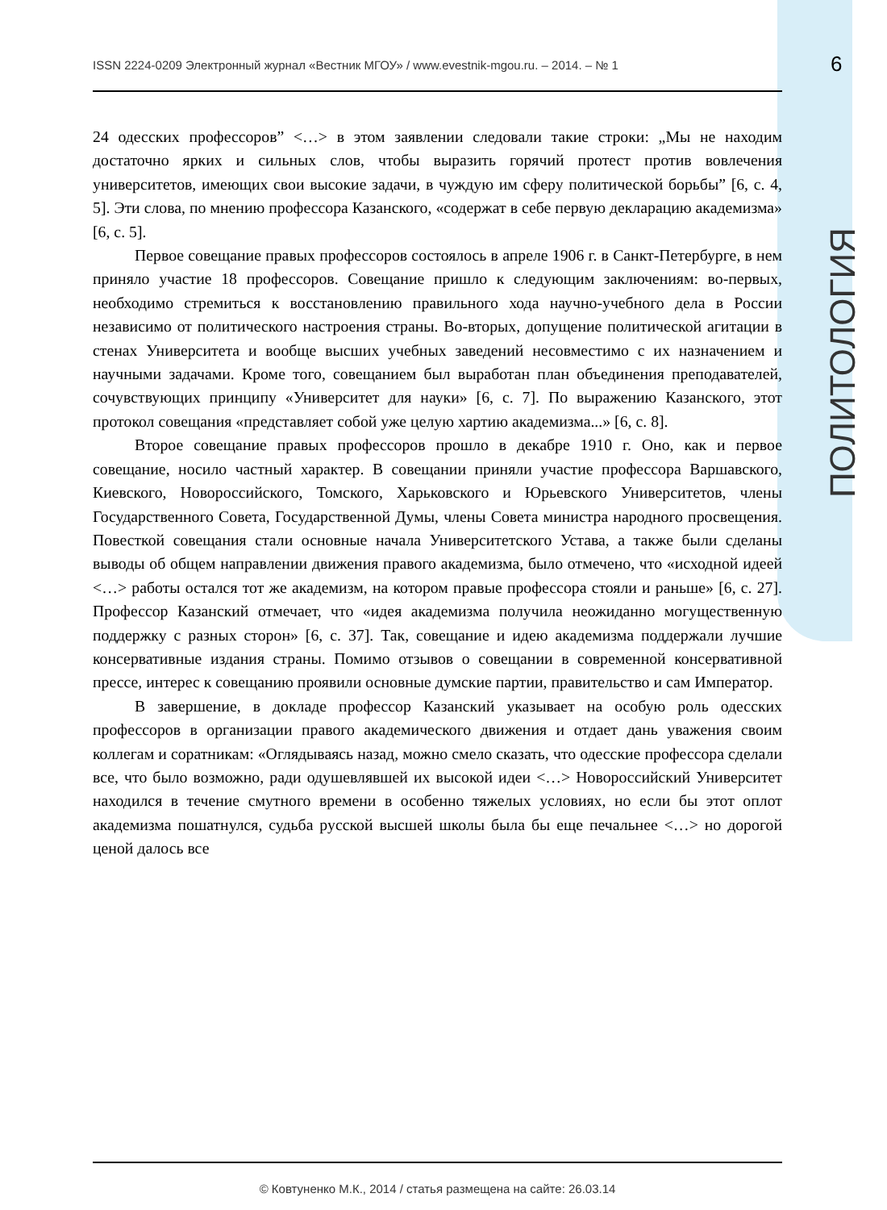ISSN 2224-0209 Электронный журнал «Вестник МГОУ» / www.evestnik-mgou.ru. – 2014. – № 1 6
ПОЛИТОЛОГИЯ
24 одесских профессоров” <…> в этом заявлении следовали такие строки: „Мы не находим достаточно ярких и сильных слов, чтобы выразить горячий протест против вовлечения университетов, имеющих свои высокие задачи, в чуждую им сферу политической борьбы” [6, с. 4, 5]. Эти слова, по мнению профессора Казанского, «содержат в себе первую декларацию академизма» [6, с. 5].
Первое совещание правых профессоров состоялось в апреле 1906 г. в Санкт-Петербурге, в нем приняло участие 18 профессоров. Совещание пришло к следующим заключениям: во-первых, необходимо стремиться к восстановлению правильного хода научно-учебного дела в России независимо от политического настроения страны. Во-вторых, допущение политической агитации в стенах Университета и вообще высших учебных заведений несовместимо с их назначением и научными задачами. Кроме того, совещанием был выработан план объединения преподавателей, сочувствующих принципу «Университет для науки» [6, с. 7]. По выражению Казанского, этот протокол совещания «представляет собой уже целую хартию академизма...» [6, с. 8].
Второе совещание правых профессоров прошло в декабре 1910 г. Оно, как и первое совещание, носило частный характер. В совещании приняли участие профессора Варшавского, Киевского, Новороссийского, Томского, Харьковского и Юрьевского Университетов, члены Государственного Совета, Государственной Думы, члены Совета министра народного просвещения. Повесткой совещания стали основные начала Университетского Устава, а также были сделаны выводы об общем направлении движения правого академизма, было отмечено, что «исходной идеей <…> работы остался тот же академизм, на котором правые профессора стояли и раньше» [6, с. 27]. Профессор Казанский отмечает, что «идея академизма получила неожиданно могущественную поддержку с разных сторон» [6, с. 37]. Так, совещание и идею академизма поддержали лучшие консервативные издания страны. Помимо отзывов о совещании в современной консервативной прессе, интерес к совещанию проявили основные думские партии, правительство и сам Император.
В завершение, в докладе профессор Казанский указывает на особую роль одесских профессоров в организации правого академического движения и отдает дань уважения своим коллегам и соратникам: «Оглядываясь назад, можно смело сказать, что одесские профессора сделали все, что было возможно, ради одушевлявшей их высокой идеи <…> Новороссийский Университет находился в течение смутного времени в особенно тяжелых условиях, но если бы этот оплот академизма пошатнулся, судьба русской высшей школы была бы еще печальнее <…> но дорогой ценой далось все
© Ковтуненко М.К., 2014 / статья размещена на сайте: 26.03.14